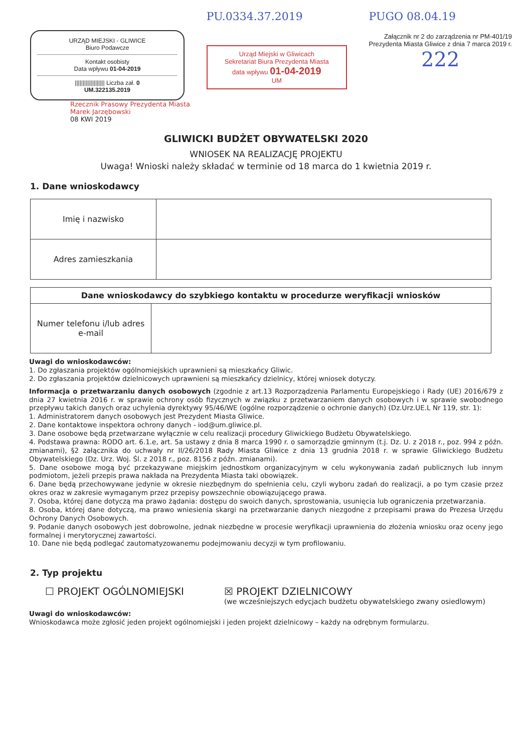URZĄD MIEJSKI - GLIWICE
Biuro Podawcze
Kontakt osobisty
Data wpływu 01-04-2019
||||||||||||||||||| Liczba zał. 0
UM.322135.2019
PU.0334.37.2019
Urząd Miejski w Gliwicach
Sekretariat Biura Prezydenta Miasta
data wpływu 01-04-2019
UM
PUGO 08.04.19
Załącznik nr 2 do zarządzenia nr PM-401/19
Prezydenta Miasta Gliwice z dnia 7 marca 2019 r.
222
Rzecznik Prasowy Prezydenta Miasta
Marek Jarzębowski
08 KWI 2019
GLIWICKI BUDŻET OBYWATELSKI 2020
WNIOSEK NA REALIZACJĘ PROJEKTU
Uwaga! Wnioski należy składać w terminie od 18 marca do 1 kwietnia 2019 r.
1. Dane wnioskodawcy
| Imię i nazwisko | |
| Adres zamieszkania | |
| Dane wnioskodawcy do szybkiego kontaktu w procedurze weryfikacji wniosków | |
| --- | --- |
| Numer telefonu i/lub adres e-mail | |
Uwagi do wnioskodawców:
1. Do zgłaszania projektów ogólnomiejskich uprawnieni są mieszkańcy Gliwic.
2. Do zgłaszania projektów dzielnicowych uprawnieni są mieszkańcy dzielnicy, której wniosek dotyczy.
Informacja o przetwarzaniu danych osobowych (zgodnie z art.13 Rozporządzenia Parlamentu Europejskiego i Rady (UE) 2016/679 z dnia 27 kwietnia 2016 r. w sprawie ochrony osób fizycznych w związku z przetwarzaniem danych osobowych i w sprawie swobodnego przepływu takich danych oraz uchylenia dyrektywy 95/46/WE (ogólne rozporządzenie o ochronie danych) (Dz.Urz.UE.L Nr 119, str. 1):
1. Administratorem danych osobowych jest Prezydent Miasta Gliwice.
2. Dane kontaktowe inspektora ochrony danych - iod@um.gliwice.pl.
3. Dane osobowe będą przetwarzane wyłącznie w celu realizacji procedury Gliwickiego Budżetu Obywatelskiego.
4. Podstawa prawna: RODO art. 6.1.e, art. 5a ustawy z dnia 8 marca 1990 r. o samorządzie gminnym (t.j. Dz. U. z 2018 r., poz. 994 z późn. zmianami), §2 załącznika do uchwały nr II/26/2018 Rady Miasta Gliwice z dnia 13 grudnia 2018 r. w sprawie Gliwickiego Budżetu Obywatelskiego (Dz. Urz. Woj. Śl. z 2018 r., poz. 8156 z późn. zmianami).
5. Dane osobowe mogą być przekazywane miejskim jednostkom organizacyjnym w celu wykonywania zadań publicznych lub innym podmiotom, jeżeli przepis prawa nakłada na Prezydenta Miasta taki obowiązek.
6. Dane będą przechowywane jedynie w okresie niezbędnym do spełnienia celu, czyli wyboru zadań do realizacji, a po tym czasie przez okres oraz w zakresie wymaganym przez przepisy powszechnie obowiązującego prawa.
7. Osoba, której dane dotyczą ma prawo żądania: dostępu do swoich danych, sprostowania, usunięcia lub ograniczenia przetwarzania.
8. Osoba, której dane dotyczą, ma prawo wniesienia skargi na przetwarzanie danych niezgodne z przepisami prawa do Prezesa Urzędu Ochrony Danych Osobowych.
9. Podanie danych osobowych jest dobrowolne, jednak niezbędne w procesie weryfikacji uprawnienia do złożenia wniosku oraz oceny jego formalnej i merytorycznej zawartości.
10. Dane nie będą podlegać zautomatyzowanemu podejmowaniu decyzji w tym profilowaniu.
2. Typ projektu
☐ PROJEKT OGÓLNOMIEJSKI ☒ PROJEKT DZIELNICOWY
(we wcześniejszych edycjach budżetu obywatelskiego zwany osiedlowym)
Uwagi do wnioskodawców:
Wnioskodawca może zgłosić jeden projekt ogólnomiejski i jeden projekt dzielnicowy – każdy na odrębnym formularzu.